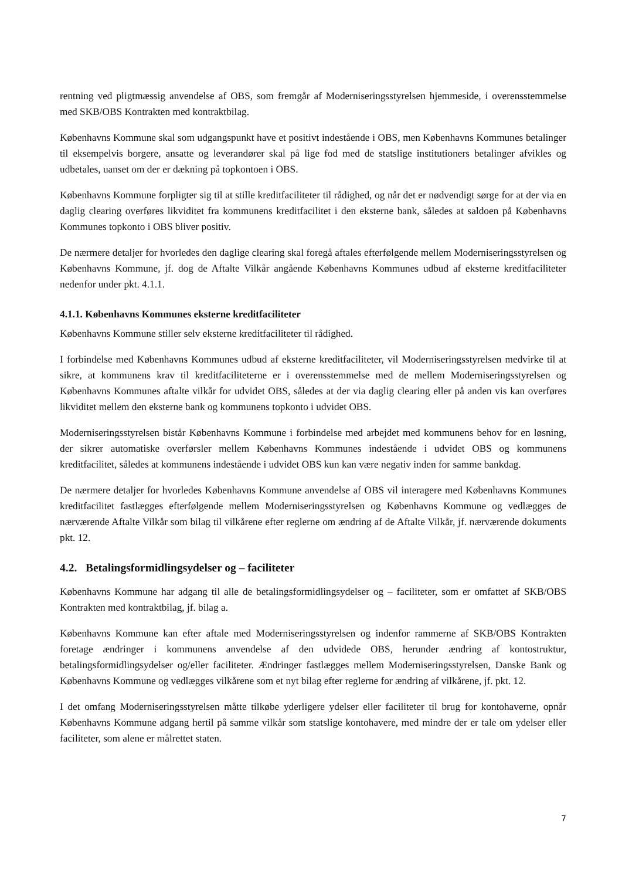rentning ved pligtmæssig anvendelse af OBS, som fremgår af Moderniseringsstyrelsen hjemmeside, i overensstemmelse med SKB/OBS Kontrakten med kontraktbilag.
Københavns Kommune skal som udgangspunkt have et positivt indestående i OBS, men Københavns Kommunes betalinger til eksempelvis borgere, ansatte og leverandører skal på lige fod med de statslige institutioners betalinger afvikles og udbetales, uanset om der er dækning på topkontoen i OBS.
Københavns Kommune forpligter sig til at stille kreditfaciliteter til rådighed, og når det er nødvendigt sørge for at der via en daglig clearing overføres likviditet fra kommunens kreditfacilitet i den eksterne bank, således at saldoen på Københavns Kommunes topkonto i OBS bliver positiv.
De nærmere detaljer for hvorledes den daglige clearing skal foregå aftales efterfølgende mellem Moderniseringsstyrelsen og Københavns Kommune, jf. dog de Aftalte Vilkår angående Københavns Kommunes udbud af eksterne kreditfaciliteter nedenfor under pkt. 4.1.1.
4.1.1. Københavns Kommunes eksterne kreditfaciliteter
Københavns Kommune stiller selv eksterne kreditfaciliteter til rådighed.
I forbindelse med Københavns Kommunes udbud af eksterne kreditfaciliteter, vil Moderniseringsstyrelsen medvirke til at sikre, at kommunens krav til kreditfaciliteterne er i overensstemmelse med de mellem Moderniseringsstyrelsen og Københavns Kommunes aftalte vilkår for udvidet OBS, således at der via daglig clearing eller på anden vis kan overføres likviditet mellem den eksterne bank og kommunens topkonto i udvidet OBS.
Moderniseringsstyrelsen bistår Københavns Kommune i forbindelse med arbejdet med kommunens behov for en løsning, der sikrer automatiske overførsler mellem Københavns Kommunes indestående i udvidet OBS og kommunens kreditfacilitet, således at kommunens indestående i udvidet OBS kun kan være negativ inden for samme bankdag.
De nærmere detaljer for hvorledes Københavns Kommune anvendelse af OBS vil interagere med Københavns Kommunes kreditfacilitet fastlægges efterfølgende mellem Moderniseringsstyrelsen og Københavns Kommune og vedlægges de nærværende Aftalte Vilkår som bilag til vilkårene efter reglerne om ændring af de Aftalte Vilkår, jf. nærværende dokuments pkt. 12.
4.2. Betalingsformidlingsydelser og – faciliteter
Københavns Kommune har adgang til alle de betalingsformidlingsydelser og – faciliteter, som er omfattet af SKB/OBS Kontrakten med kontraktbilag, jf. bilag a.
Københavns Kommune kan efter aftale med Moderniseringsstyrelsen og indenfor rammerne af SKB/OBS Kontrakten foretage ændringer i kommunens anvendelse af den udvidede OBS, herunder ændring af kontostruktur, betalingsformidlingsydelser og/eller faciliteter. Ændringer fastlægges mellem Moderniseringsstyrelsen, Danske Bank og Københavns Kommune og vedlægges vilkårene som et nyt bilag efter reglerne for ændring af vilkårene, jf. pkt. 12.
I det omfang Moderniseringsstyrelsen måtte tilkøbe yderligere ydelser eller faciliteter til brug for kontohaverne, opnår Københavns Kommune adgang hertil på samme vilkår som statslige kontohavere, med mindre der er tale om ydelser eller faciliteter, som alene er målrettet staten.
7